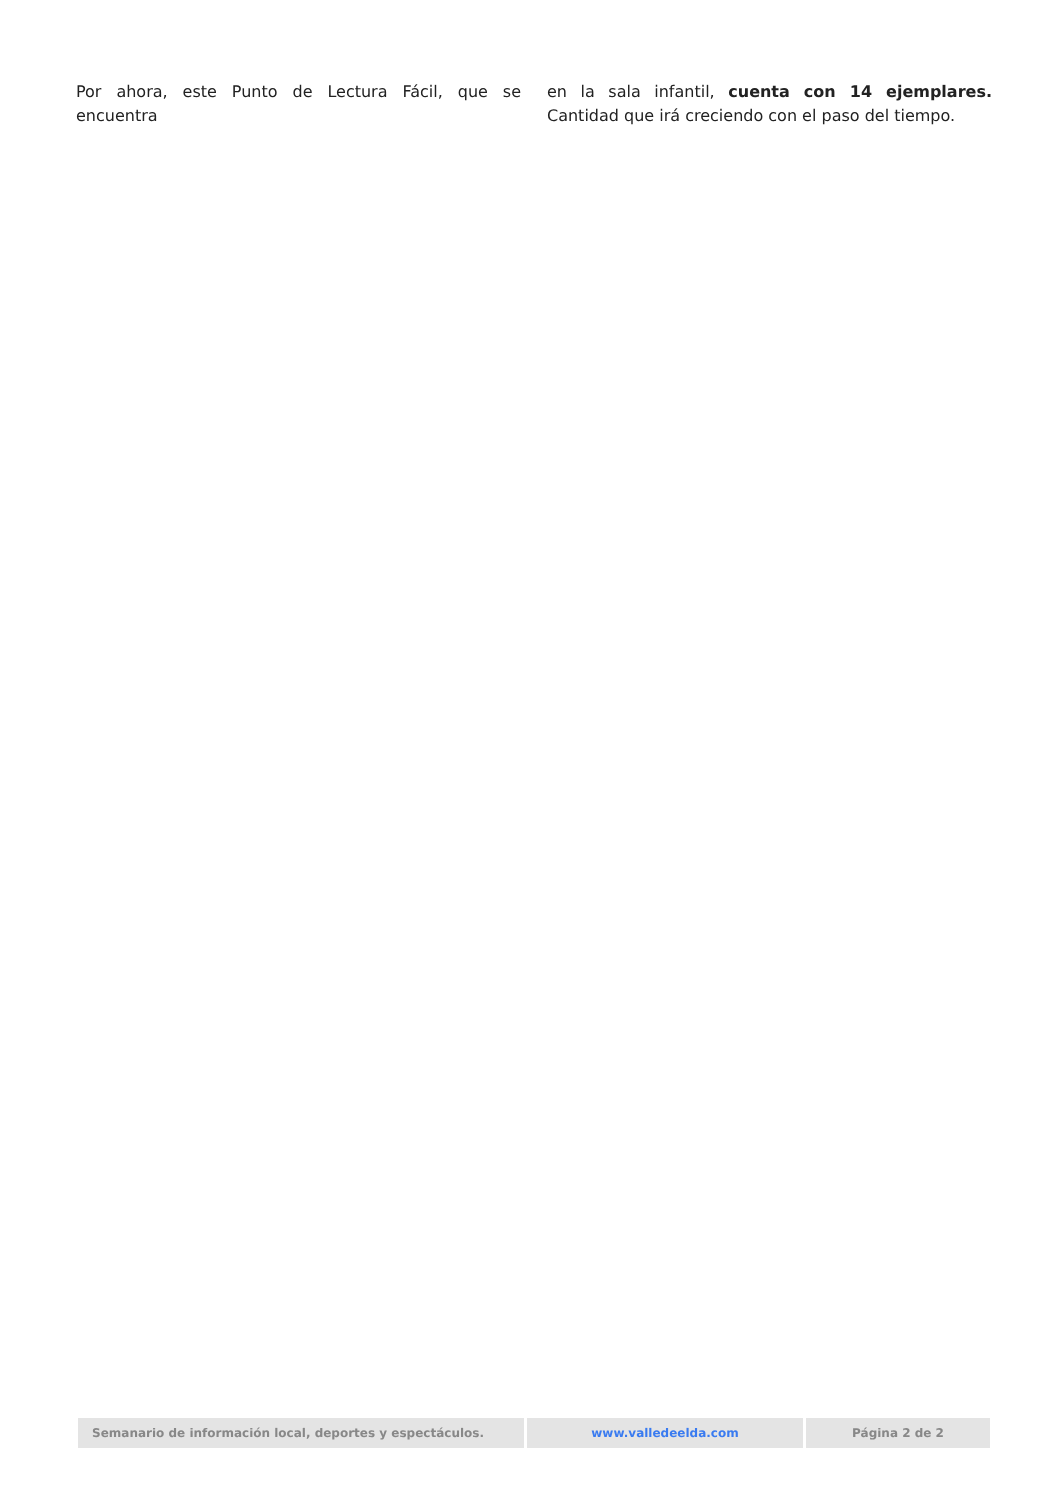Por ahora, este Punto de Lectura Fácil, que se encuentra
en la sala infantil, cuenta con 14 ejemplares. Cantidad que irá creciendo con el paso del tiempo.
Semanario de información local, deportes y espectáculos. www.valledeelda.com Página 2 de 2